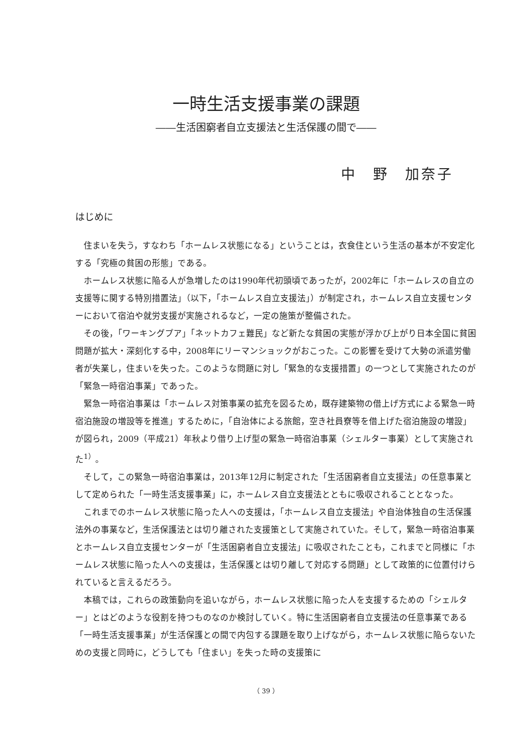一時生活支援事業の課題
――生活困窮者自立支援法と生活保護の間で――
中　野　加奈子
はじめに
住まいを失う，すなわち「ホームレス状態になる」ということは，衣食住という生活の基本が不安定化する「究極の貧困の形態」である。
ホームレス状態に陥る人が急増したのは1990年代初頭頃であったが，2002年に「ホームレスの自立の支援等に関する特別措置法」（以下，「ホームレス自立支援法」）が制定され，ホームレス自立支援センターにおいて宿泊や就労支援が実施されるなど，一定の施策が整備された。
その後，「ワーキングプア」「ネットカフェ難民」など新たな貧困の実態が浮かび上がり日本全国に貧困問題が拡大・深刻化する中，2008年にリーマンショックがおこった。この影響を受けて大勢の派遣労働者が失業し，住まいを失った。このような問題に対し「緊急的な支援措置」の一つとして実施されたのが「緊急一時宿泊事業」であった。
緊急一時宿泊事業は「ホームレス対策事業の拡充を図るため，既存建築物の借上げ方式による緊急一時宿泊施設の増設等を推進」するために，「自治体による旅館，空き社員寮等を借上げた宿泊施設の増設」が図られ，2009（平成21）年秋より借り上げ型の緊急一時宿泊事業（シェルター事業）として実施された<sup>1）</sup>。
そして，この緊急一時宿泊事業は，2013年12月に制定された「生活困窮者自立支援法」の任意事業として定められた「一時生活支援事業」に，ホームレス自立支援法とともに吸収されることとなった。
これまでのホームレス状態に陥った人への支援は，「ホームレス自立支援法」や自治体独自の生活保護法外の事業など，生活保護法とは切り離された支援策として実施されていた。そして，緊急一時宿泊事業とホームレス自立支援センターが「生活困窮者自立支援法」に吸収されたことも，これまでと同様に「ホームレス状態に陥った人への支援は，生活保護とは切り離して対応する問題」として政策的に位置付けられていると言えるだろう。
本稿では，これらの政策動向を追いながら，ホームレス状態に陥った人を支援するための「シェルター」とはどのような役割を持つものなのか検討していく。特に生活困窮者自立支援法の任意事業である「一時生活支援事業」が生活保護との間で内包する課題を取り上げながら，ホームレス状態に陥らないための支援と同時に，どうしても「住まい」を失った時の支援策に
（ 39 ）